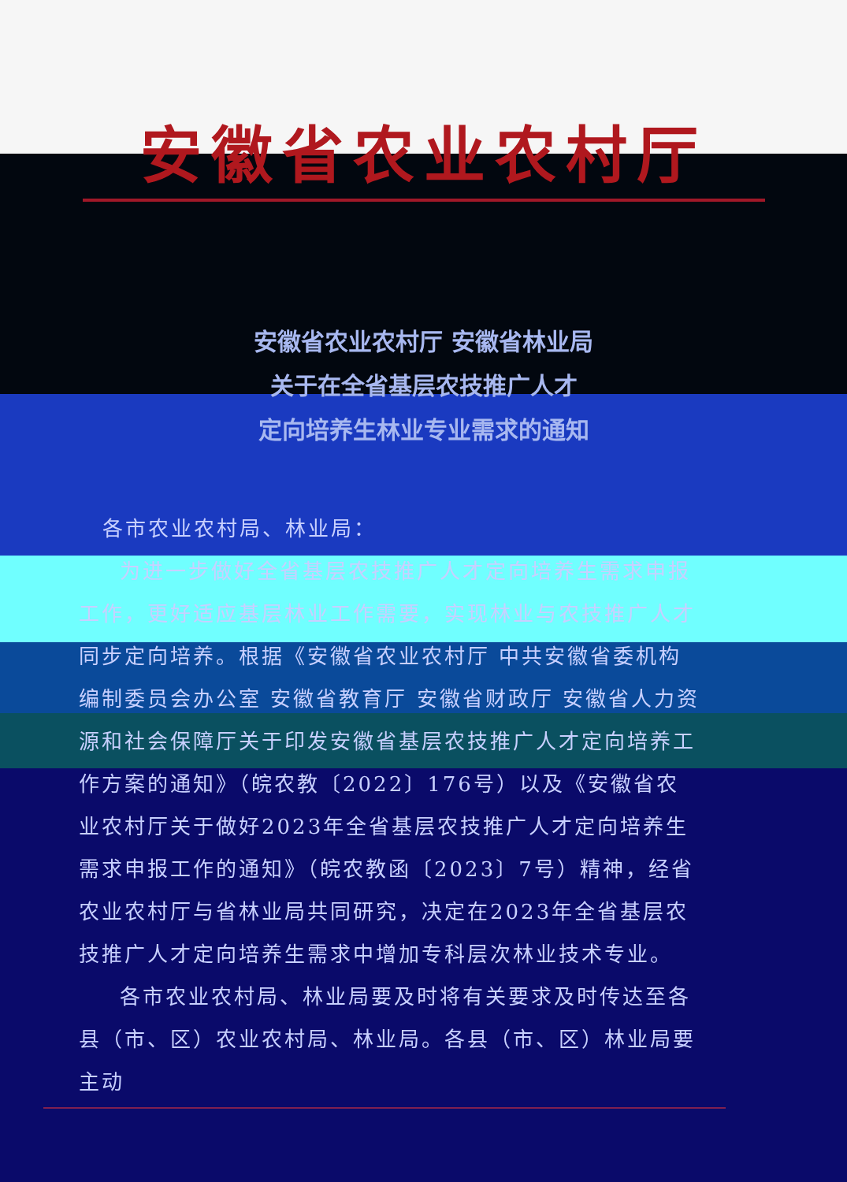安徽省农业农村厅
安徽省农业农村厅 安徽省林业局
关于在全省基层农技推广人才
定向培养生林业专业需求的通知
各市农业农村局、林业局：
为进一步做好全省基层农技推广人才定向培养生需求申报工作，更好适应基层林业工作需要，实现林业与农技推广人才同步定向培养。根据《安徽省农业农村厅 中共安徽省委机构编制委员会办公室 安徽省教育厅 安徽省财政厅 安徽省人力资源和社会保障厅关于印发安徽省基层农技推广人才定向培养工作方案的通知》（皖农教〔2022〕176号）以及《安徽省农业农村厅关于做好2023年全省基层农技推广人才定向培养生需求申报工作的通知》（皖农教函〔2023〕7号）精神，经省农业农村厅与省林业局共同研究，决定在2023年全省基层农技推广人才定向培养生需求中增加专科层次林业技术专业。
各市农业农村局、林业局要及时将有关要求及时传达至各县（市、区）农业农村局、林业局。各县（市、区）林业局要主动